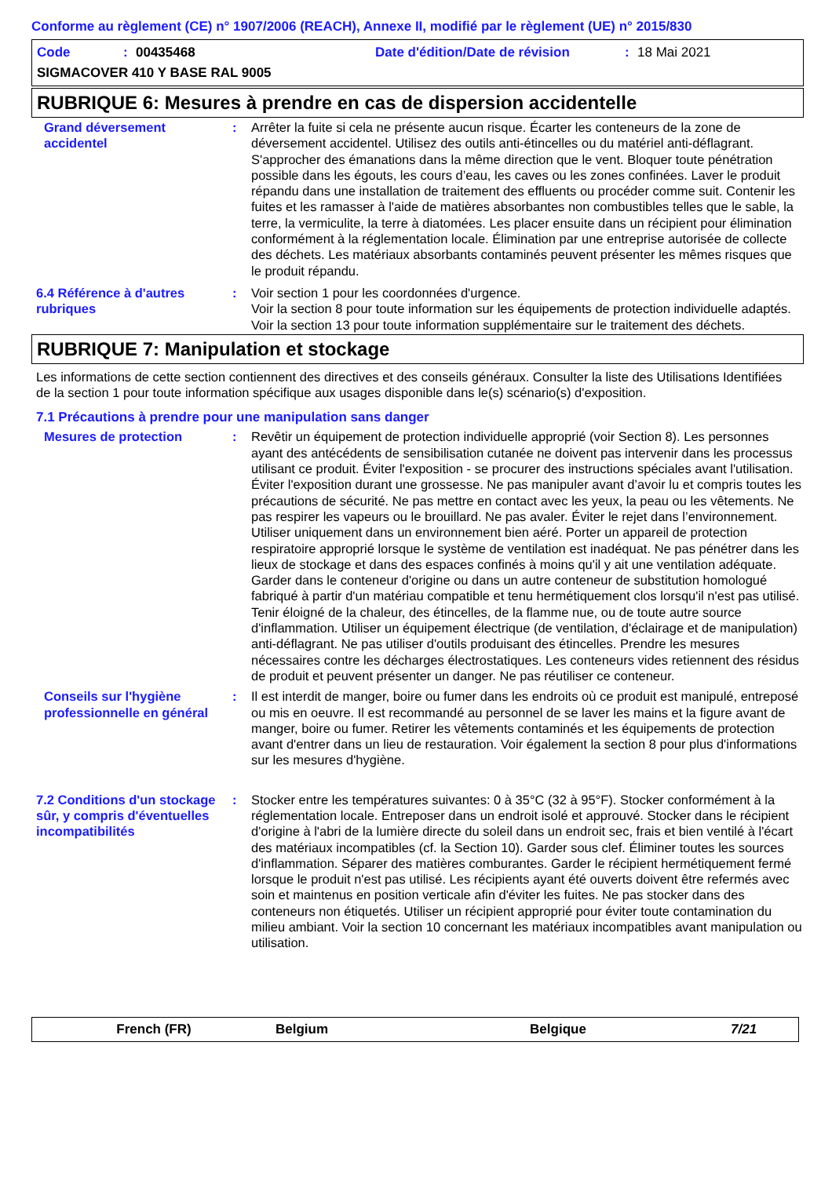Conforme au règlement (CE) n° 1907/2006 (REACH), Annexe II, modifié par le règlement (UE) n° 2015/830
Code: 00435468 Date d'édition/Date de révision: 18 Mai 2021
SIGMACOVER 410 Y BASE RAL 9005
RUBRIQUE 6: Mesures à prendre en cas de dispersion accidentelle
Grand déversement accidentel
: Arrêter la fuite si cela ne présente aucun risque. Écarter les conteneurs de la zone de déversement accidentel. Utilisez des outils anti-étincelles ou du matériel anti-déflagrant. S'approcher des émanations dans la même direction que le vent. Bloquer toute pénétration possible dans les égouts, les cours d’eau, les caves ou les zones confinées. Laver le produit répandu dans une installation de traitement des effluents ou procéder comme suit. Contenir les fuites et les ramasser à l'aide de matières absorbantes non combustibles telles que le sable, la terre, la vermiculite, la terre à diatomées. Les placer ensuite dans un récipient pour élimination conformément à la réglementation locale. Élimination par une entreprise autorisée de collecte des déchets. Les matériaux absorbants contaminés peuvent présenter les mêmes risques que le produit répandu.
6.4 Référence à d'autres rubriques
: Voir section 1 pour les coordonnées d'urgence.
Voir la section 8 pour toute information sur les équipements de protection individuelle adaptés.
Voir la section 13 pour toute information supplémentaire sur le traitement des déchets.
RUBRIQUE 7: Manipulation et stockage
Les informations de cette section contiennent des directives et des conseils généraux. Consulter la liste des Utilisations Identifiées de la section 1 pour toute information spécifique aux usages disponible dans le(s) scénario(s) d'exposition.
7.1 Précautions à prendre pour une manipulation sans danger
Mesures de protection : Revêtir un équipement de protection individuelle approprié (voir Section 8). Les personnes ayant des antécédents de sensibilisation cutanée ne doivent pas intervenir dans les processus utilisant ce produit. Éviter l'exposition - se procurer des instructions spéciales avant l'utilisation. Éviter l'exposition durant une grossesse. Ne pas manipuler avant d’avoir lu et compris toutes les précautions de sécurité. Ne pas mettre en contact avec les yeux, la peau ou les vêtements. Ne pas respirer les vapeurs ou le brouillard. Ne pas avaler. Éviter le rejet dans l’environnement. Utiliser uniquement dans un environnement bien aéré. Porter un appareil de protection respiratoire approprié lorsque le système de ventilation est inadéquat. Ne pas pénétrer dans les lieux de stockage et dans des espaces confinés à moins qu'il y ait une ventilation adéquate. Garder dans le conteneur d'origine ou dans un autre conteneur de substitution homologué fabriqué à partir d'un matériau compatible et tenu hermétiquement clos lorsqu'il n'est pas utilisé. Tenir éloigné de la chaleur, des étincelles, de la flamme nue, ou de toute autre source d'inflammation. Utiliser un équipement électrique (de ventilation, d'éclairage et de manipulation) anti-déflagrant. Ne pas utiliser d'outils produisant des étincelles. Prendre les mesures nécessaires contre les décharges électrostatiques. Les conteneurs vides retiennent des résidus de produit et peuvent présenter un danger. Ne pas réutiliser ce conteneur.
Conseils sur l'hygiène professionnelle en général
: Il est interdit de manger, boire ou fumer dans les endroits où ce produit est manipulé, entreposé ou mis en oeuvre. Il est recommandé au personnel de se laver les mains et la figure avant de manger, boire ou fumer. Retirer les vêtements contaminés et les équipements de protection avant d'entrer dans un lieu de restauration. Voir également la section 8 pour plus d'informations sur les mesures d'hygiène.
7.2 Conditions d'un stockage sûr, y compris d'éventuelles incompatibilités
: Stocker entre les températures suivantes: 0 à 35°C (32 à 95°F). Stocker conformément à la réglementation locale. Entreposer dans un endroit isolé et approuvé. Stocker dans le récipient d'origine à l'abri de la lumière directe du soleil dans un endroit sec, frais et bien ventilé à l'écart des matériaux incompatibles (cf. la Section 10). Garder sous clef. Éliminer toutes les sources d'inflammation. Séparer des matières comburantes. Garder le récipient hermétiquement fermé lorsque le produit n'est pas utilisé. Les récipients ayant été ouverts doivent être refermés avec soin et maintenus en position verticale afin d'éviter les fuites. Ne pas stocker dans des conteneurs non étiquetés. Utiliser un récipient approprié pour éviter toute contamination du milieu ambiant. Voir la section 10 concernant les matériaux incompatibles avant manipulation ou utilisation.
French (FR) Belgium Belgique 7/21